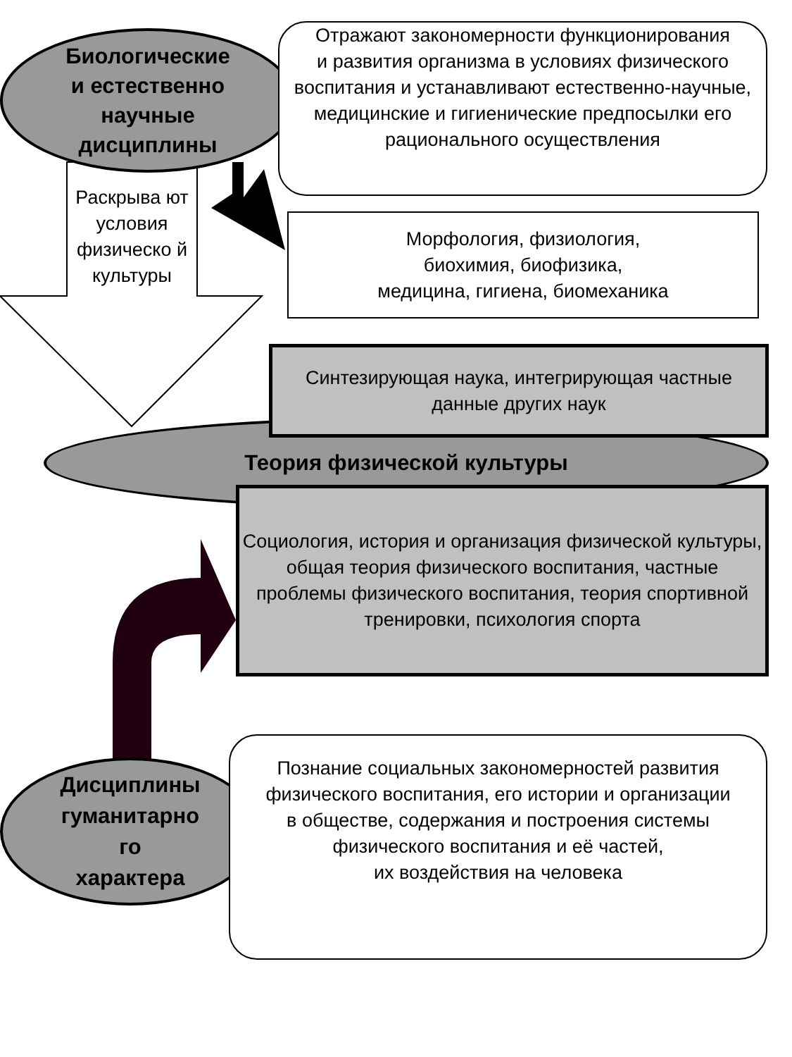Биологические
и естественно
научные
дисциплины
Отражают закономерности функционирования
и развития организма в условиях физического
воспитания и устанавливают естественно-научные, медицинские и гигиенические предпосылки его рационального осуществления
Раскрыва ют условия физическо й культуры
Морфология, физиология,
биохимия, биофизика,
медицина, гигиена, биомеханика
Теория физической культуры
Синтезирующая наука, интегрирующая частные
данные других наук
Социология, история и организация физической культуры, общая теория физического воспитания, частные проблемы физического воспитания, теория спортивной тренировки, психология спорта
Дисциплины
гуманитарно
го
характера
Познание социальных закономерностей развития
физического воспитания, его истории и организации
в обществе, содержания и построения системы физического воспитания и её частей,
их воздействия на человека